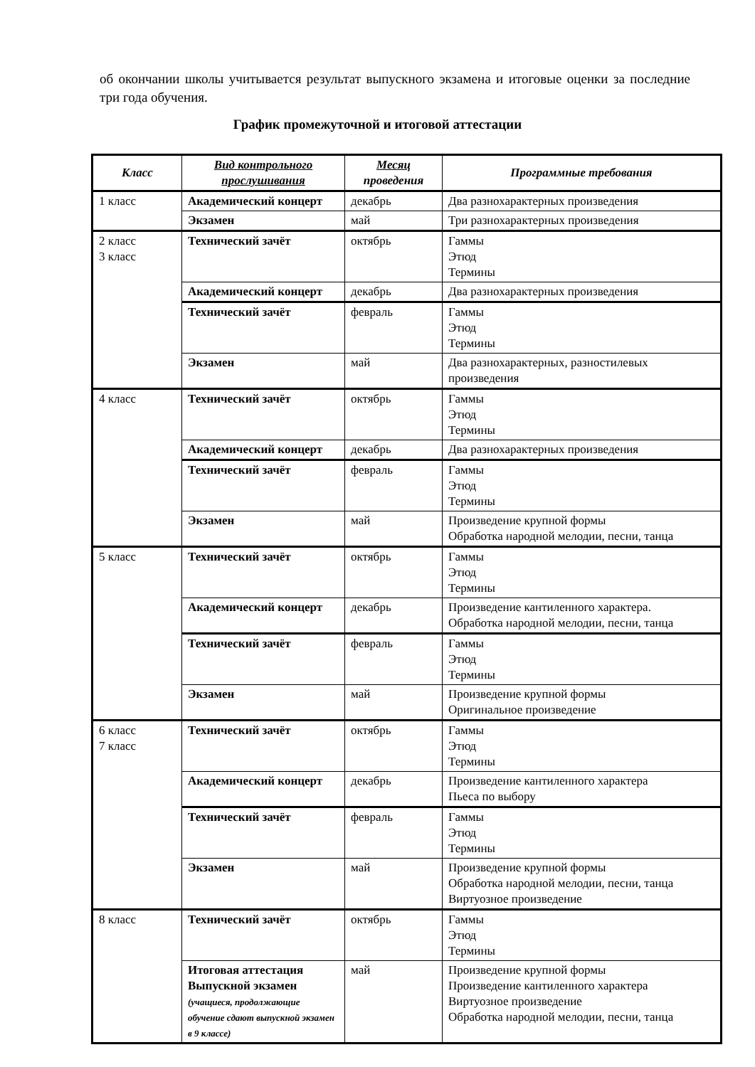об окончании школы учитывается результат выпускного экзамена и итоговые оценки за последние три года обучения.
График промежуточной и итоговой аттестации
| Класс | Вид контрольного прослушивания | Месяц проведения | Программные требования |
| --- | --- | --- | --- |
| 1 класс | Академический концерт | декабрь | Два разнохарактерных произведения |
| | Экзамен | май | Три разнохарактерных произведения |
| 2 класс 3 класс | Технический зачёт | октябрь | Гаммы Этюд Термины |
| | Академический концерт | декабрь | Два разнохарактерных произведения |
| | Технический зачёт | февраль | Гаммы Этюд Термины |
| | Экзамен | май | Два разнохарактерных, разностилевых произведения |
| 4 класс | Технический зачёт | октябрь | Гаммы Этюд Термины |
| | Академический концерт | декабрь | Два разнохарактерных произведения |
| | Технический зачёт | февраль | Гаммы Этюд Термины |
| | Экзамен | май | Произведение крупной формы Обработка народной мелодии, песни, танца |
| 5 класс | Технический зачёт | октябрь | Гаммы Этюд Термины |
| | Академический концерт | декабрь | Произведение кантиленного характера. Обработка народной мелодии, песни, танца |
| | Технический зачёт | февраль | Гаммы Этюд Термины |
| | Экзамен | май | Произведение крупной формы Оригинальное произведение |
| 6 класс 7 класс | Технический зачёт | октябрь | Гаммы Этюд Термины |
| | Академический концерт | декабрь | Произведение кантиленного характера Пьеса по выбору |
| | Технический зачёт | февраль | Гаммы Этюд Термины |
| | Экзамен | май | Произведение крупной формы Обработка народной мелодии, песни, танца Виртуозное произведение |
| 8 класс | Технический зачёт | октябрь | Гаммы Этюд Термины |
| | Итоговая аттестация Выпускной экзамен (учащиеся, продолжающие обучение сдают выпускной экзамен в 9 классе) | май | Произведение крупной формы Произведение кантиленного характера Виртуозное произведение Обработка народной мелодии, песни, танца |